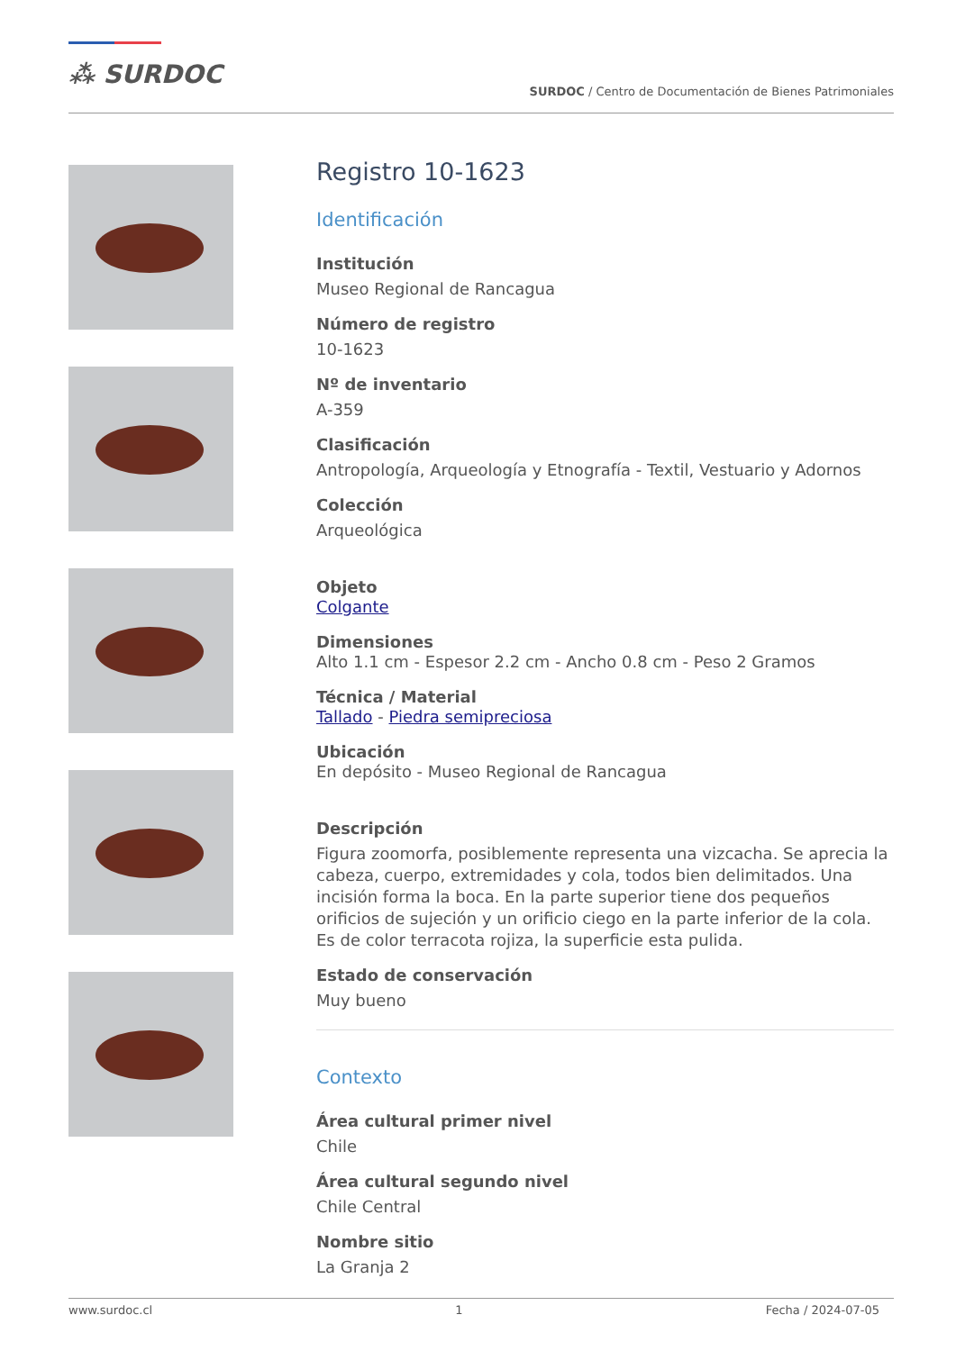⁂ SURDOC
SURDOC / Centro de Documentación de Bienes Patrimoniales
Registro 10-1623
Identificación
Institución
Museo Regional de Rancagua
Número de registro
10-1623
Nº de inventario
A-359
Clasificación
Antropología, Arqueología y Etnografía - Textil, Vestuario y Adornos
Colección
Arqueológica
Objeto
Colgante
Dimensiones
Alto 1.1 cm - Espesor 2.2 cm - Ancho 0.8 cm - Peso 2 Gramos
Técnica / Material
Tallado - Piedra semipreciosa
Ubicación
En depósito - Museo Regional de Rancagua
Descripción
Figura zoomorfa, posiblemente representa una vizcacha. Se aprecia la cabeza, cuerpo, extremidades y cola, todos bien delimitados. Una incisión forma la boca. En la parte superior tiene dos pequeños orificios de sujeción y un orificio ciego en la parte inferior de la cola. Es de color terracota rojiza, la superficie esta pulida.
Estado de conservación
Muy bueno
Contexto
Área cultural primer nivel
Chile
Área cultural segundo nivel
Chile Central
Nombre sitio
La Granja 2
www.surdoc.cl 1 Fecha / 2024-07-05